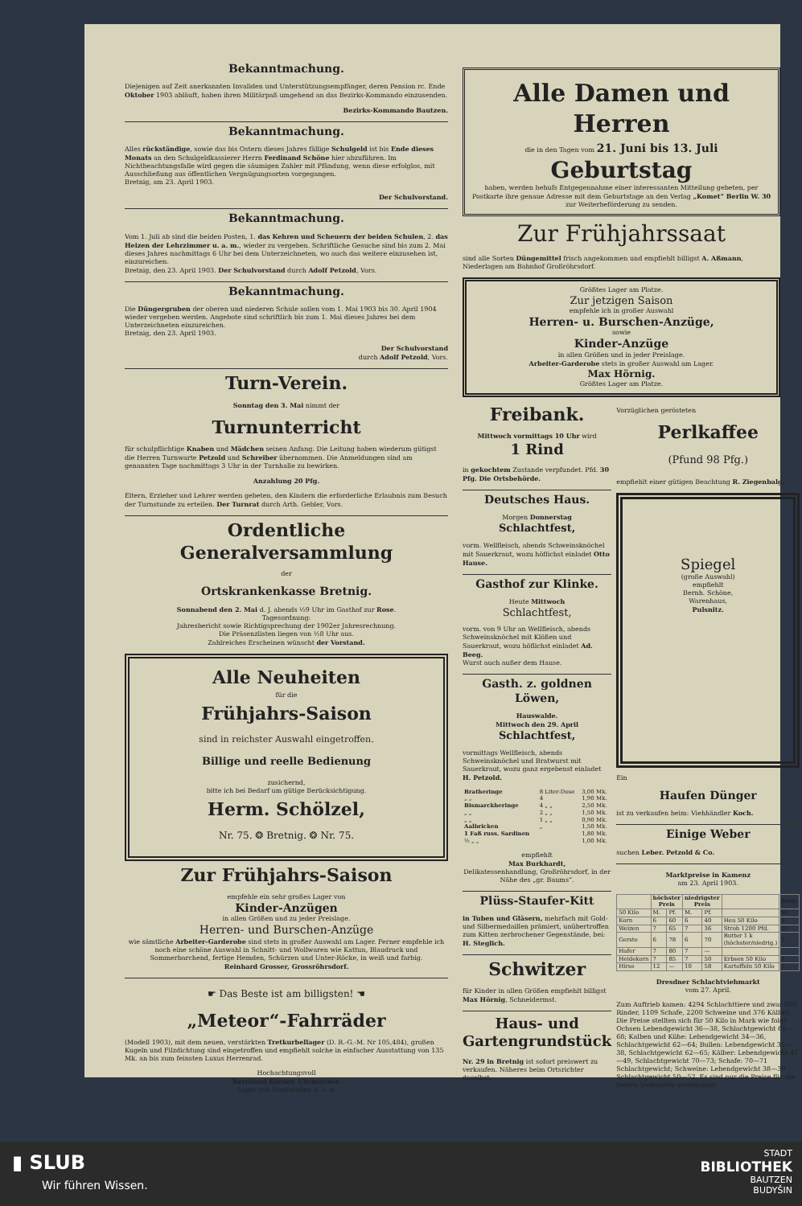Bekanntmachung.
Diejenigen auf Zeit anerkannten Invaliden und Unterstützungsempfänger, deren Pension rc. Ende Oktober 1903 abläuft, haben ihren Militärpaß umgehend an das Bezirks-Kommando einzusenden.
Bezirks-Kommando Bautzen.
Bekanntmachung.
Alles rückständige, sowie das bis Ostern dieses Jahres fällige Schulgeld ist bis Ende dieses Monats an den Schulgeldkassierer Herrn Ferdinand Schöne hier abzuführen. Im Nichtbeachtungsfalle wird gegen die säumigen Zahler mit Pfändung, wenn diese erfolglos, mit Ausschließung aus öffentlichen Vergnügungsorten vorgegangen.
Bretnig, am 23. April 1903.
Der Schulvorstand.
Bekanntmachung.
Vom 1. Juli ab sind die beiden Posten, 1. das Kehren und Scheuern der beiden Schulen, 2. das Heizen der Lehrzimmer u. a. m., wieder zu vergeben. Schriftliche Gesuche sind bis zum 2. Mai dieses Jahres nachmittags 6 Uhr bei dem Unterzeichneten, wo auch das weitere einzusehen ist, einzureichen.
Bretnig, den 23. April 1903. Der Schulvorstand durch Adolf Petzold, Vors.
Bekanntmachung.
Die Düngergruben der oberen und niederen Schule sollen vom 1. Mai 1903 bis 30. April 1904 wieder vergeben werden. Angebote sind schriftlich bis zum 1. Mai dieses Jahres bei dem Unterzeichneten einzureichen.
Bretnig, den 23. April 1903.
Der Schulvorstand
durch Adolf Petzold, Vors.
Turn-Verein.
Sonntag den 3. Mai nimmt der
Turnunterricht
für schulpflichtige Knaben und Mädchen seinen Anfang. Die Leitung haben wiederum gütigst die Herren Turnwarte Petzold und Schreiber übernommen. Die Anmeldungen sind am genannten Tage nachmittags 3 Uhr in der Turnhalle zu bewirken.
Anzahlung 20 Pfg.
Eltern, Erzieher und Lehrer werden gebeten, den Kindern die erforderliche Erlaubnis zum Besuch der Turnstunde zu erteilen. Der Turnrat durch Arth. Gebler, Vors.
Ordentliche Generalversammlung
der
Ortskrankenkasse Bretnig.
Sonnabend den 2. Mai d. J. abends ½9 Uhr im Gasthof zur Rose.
Tagesordnung:
Jahresbericht sowie Richtigsprechung der 1902er Jahresrechnung.
Die Präsenzlisten liegen von ½8 Uhr aus.
Zahlreiches Erscheinen wünscht der Vorstand.
Alle Neuheiten
für die
Frühjahrs-Saison
sind in reichster Auswahl eingetroffen.
Billige und reelle Bedienung
zusichernd,
bitte ich bei Bedarf um gütige Berücksichtigung.
Herm. Schölzel,
Nr. 75. ❂ Bretnig. ❂ Nr. 75.
Zur Frühjahrs-Saison
empfehle ein sehr großes Lager von
Kinder-Anzügen
in allen Größen und zu jeder Preislage.
Herren- und Burschen-Anzüge
wie sämtliche Arbeiter-Garderobe sind stets in großer Auswahl am Lager. Ferner empfehle ich noch eine schöne Auswahl in Schnitt- und Wollwaren wie Kattun, Blaudruck und Sommerbarchend, fertige Hemden, Schürzen und Unter-Röcke, in weiß und farbig.
Reinhard Grosser, Grossröhrsdorf.
☛ Das Beste ist am billigsten! ☚
„Meteor“-Fahrräder
(Modell 1903), mit dem neuen, verstärkten Tretkurbellager (D. R.-G.-M. Nr 105,484), großen Kugeln und Filzdichtung sind eingetroffen und empfiehlt solche in einfacher Ausstattung von 135 Mk. an bis zum feinsten Luxus Herrenrad.
Hochachtungsvoll
Bernhard Körner, Uhrmacher.
Lager von Ersatzteilen u. s. w.
Alle Damen und Herren
die in den Tagen vom 21. Juni bis 13. Juli Geburtstag
haben, werden behufs Entgegennahme einer interessanten Mitteilung gebeten, per Postkarte ihre genaue Adresse mit dem Geburtstage an den Verlag „Komet“ Berlin W. 30 zur Weiterbeförderung zu senden.
Zur Frühjahrssaat
sind alle Sorten Düngemittel frisch angekommen und empfiehlt billigst A. Aßmann, Niederlagen am Bahnhof Großröhrsdorf.
Größtes Lager am Platze.
Zur jetzigen Saison
empfehle ich in großer Auswahl
Herren- u. Burschen-Anzüge,
sowie
Kinder-Anzüge
in allen Größen und in jeder Preislage.
Arbeiter-Garderobe stets in großer Auswahl am Lager.
Max Hörnig.
Größtes Lager am Platze.
Freibank.
Mittwoch vormittags 10 Uhr wird
1 Rind
in gekochtem Zustande verpfundet. Pfd. 30 Pfg. Die Ortsbehörde.
Deutsches Haus.
Morgen Donnerstag
Schlachtfest,
vorm. Wellfleisch, abends Schweinsknöchel mit Sauerkraut, wozu höflichst einladet Otto Hause.
Gasthof zur Klinke.
Heute Mittwoch
Schlachtfest,
vorm. von 9 Uhr an Wellfleisch, abends Schweinsknöchel mit Klößen und Sauerkraut, wozu höflichst einladet Ad. Beeg.
Wurst auch außer dem Hause.
Gasth. z. goldnen Löwen,
Hauswalde.
Mittwoch den 29. April
Schlachtfest,
vormittags Wellfleisch, abends Schweinsknöchel und Bratwurst mit Sauerkraut, wozu ganz ergebenst einladet H. Petzold.
| Bratheringe | 8 Liter-Dose | 3,00 Mk. |
| „ „ | 4 | 1,90 Mk. |
| Bismarckheringe | 4 „ „ | 2,50 Mk. |
| „ „ | 2 „ „ | 1,50 Mk. |
| „ „ | 1 „ „ | 0,90 Mk. |
| Aalbricken | „ | 1,50 Mk. |
| 1 Faß russ. Sardinen | | 1,80 Mk. |
| ½ „ „ | | 1,00 Mk. |
empfiehlt
Max Burkhardt,
Delikatessenhandlung, Großröhrsdorf, in der Nähe des „gr. Baums“.
Plüss-Staufer-Kitt
in Tuben und Gläsern, mehrfach mit Gold- und Silbermedaillen prämiert, unübertroffen zum Kitten zerbrochener Gegenstände, bei: H. Steglich.
Schwitzer
für Kinder in allen Größen empfiehlt billigst Max Hörnig, Schneidermst.
Haus- und Gartengrundstück
Nr. 29 in Bretnig ist sofort preiswert zu verkaufen. Näheres beim Ortsrichter daselbst.
Vorzüglichen gerösteten
Perlkaffee
(Pfund 98 Pfg.)
empfiehlt einer gütigen Beachtung R. Ziegenbalg.
Spiegel
(große Auswahl)
empfiehlt
Bernh. Schöne,
Warenhaus,
Pulsnitz.
Ein
Haufen Dünger
ist zu verkaufen beim: Viehhändler Koch.
Einige Weber
suchen Leber. Petzold & Co.
Marktpreise in Kamenz
am 23. April 1903.
| | höchster Preis | | niedrigster Preis | | | Preis |
| --- | --- | --- | --- | --- | --- | --- |
| 50 Kilo | M. | Pf. | M. | Pf. | | M. |
| Korn | 6 | 60 | 6 | 40 | Heu 50 Kilo | 3 |
| Weizen | 7 | 65 | 7 | 36 | Stroh 1200 Pfd. | 20 |
| Gerste | 6 | 78 | 6 | 70 | Butter 1 k (höchster/niedrig.) | 2 |
| Hafer | 7 | 80 | 7 | — | | |
| Heidekorn | 7 | 85 | 7 | 50 | Erbsen 50 Kilo | 9 |
| Hirse | 12 | — | 10 | 58 | Kartoffeln 50 Kilo | 1 |
Dresdner Schlachtviehmarkt
vom 27. April.
Zum Auftrieb kamen: 4294 Schlachttiere und zwar 609 Rinder, 1109 Schafe, 2200 Schweine und 376 Kälber. Die Preise stellten sich für 50 Kilo in Mark wie folgt: Ochsen Lebendgewicht 36—38, Schlachtgewicht 65—68; Kalben und Kühe: Lebendgewicht 34—36, Schlachtgewicht 62—64; Bullen: Lebendgewicht 35—38, Schlachtgewicht 62—65; Kälber: Lebendgewicht 47—49, Schlachtgewicht 70—73; Schafe: 70—71 Schlachtgewicht; Schweine: Lebendgewicht 38—39 Schlachtgewicht 50—52. Es sind nur die Preise für die besten Viehsorten verzeichnet.
▮ SLUB
Wir führen Wissen.
STADT
BIBLIOTHEK
BAUTZEN
BUDYŠIN